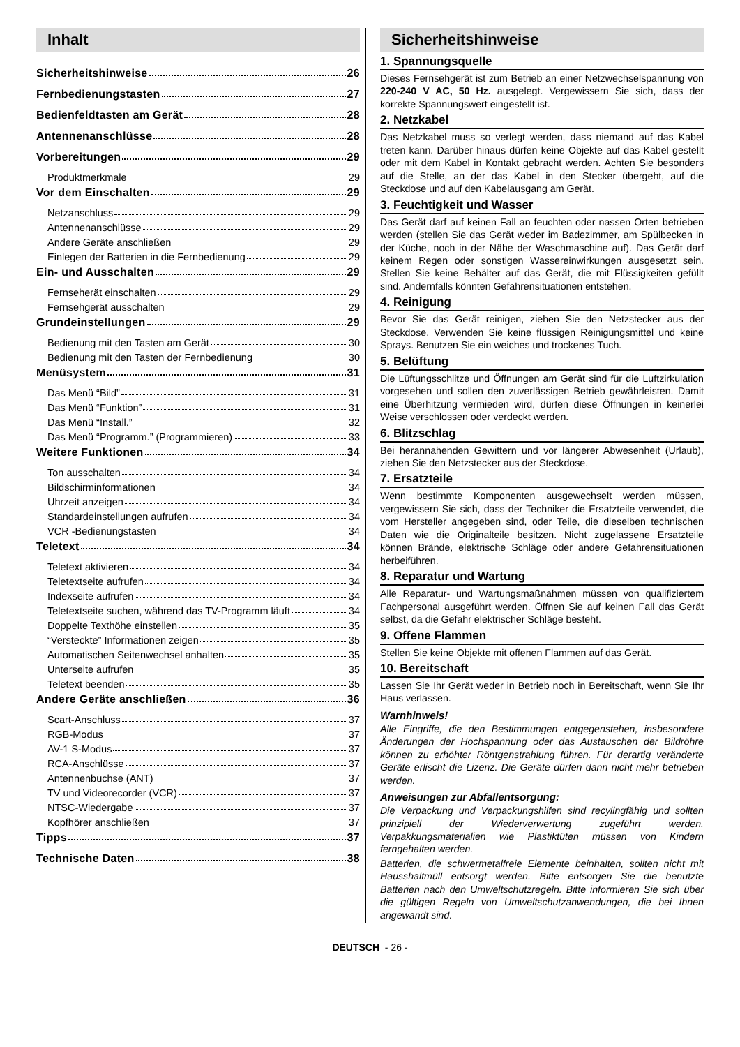Inhalt
Sicherheitshinweise 26
Fernbedienungstasten 27
Bedienfeldtasten am Gerät 28
Antennenanschlüsse 28
Vorbereitungen 29
Produktmerkmale 29
Vor dem Einschalten 29
Netzanschluss 29
Antennenanschlüsse 29
Andere Geräte anschließen 29
Einlegen der Batterien in die Fernbedienung 29
Ein- und Ausschalten 29
Fernseherät einschalten 29
Fernsehgerät ausschalten 29
Grundeinstellungen 29
Bedienung mit den Tasten am Gerät 30
Bedienung mit den Tasten der Fernbedienung 30
Menüsystem 31
Das Menü “Bild” 31
Das Menü “Funktion” 31
Das Menü “Install.” 32
Das Menü “Programm.” (Programmieren) 33
Weitere Funktionen 34
Ton ausschalten 34
Bildschirminformationen 34
Uhrzeit anzeigen 34
Standardeinstellungen aufrufen 34
VCR -Bedienungstasten 34
Teletext 34
Teletext aktivieren 34
Teletextseite aufrufen 34
Indexseite aufrufen 34
Teletextseite suchen, während das TV-Programm läuft 34
Doppelte Texthöhe einstellen 35
“Versteckte” Informationen zeigen 35
Automatischen Seitenwechsel anhalten 35
Unterseite aufrufen 35
Teletext beenden 35
Andere Geräte anschließen 36
Scart-Anschluss 37
RGB-Modus 37
AV-1 S-Modus 37
RCA-Anschlüsse 37
Antennenbuchse (ANT) 37
TV und Videorecorder (VCR) 37
NTSC-Wiedergabe 37
Kopfhörer anschließen 37
Tipps 37
Technische Daten 38
Sicherheitshinweise
1. Spannungsquelle
Dieses Fernsehgerät ist zum Betrieb an einer Netzwechselspannung von 220-240 V AC, 50 Hz. ausgelegt. Vergewissern Sie sich, dass der korrekte Spannungswert eingestellt ist.
2. Netzkabel
Das Netzkabel muss so verlegt werden, dass niemand auf das Kabel treten kann. Darüber hinaus dürfen keine Objekte auf das Kabel gestellt oder mit dem Kabel in Kontakt gebracht werden. Achten Sie besonders auf die Stelle, an der das Kabel in den Stecker übergeht, auf die Steckdose und auf den Kabelausgang am Gerät.
3. Feuchtigkeit und Wasser
Das Gerät darf auf keinen Fall an feuchten oder nassen Orten betrieben werden (stellen Sie das Gerät weder im Badezimmer, am Spülbecken in der Küche, noch in der Nähe der Waschmaschine auf). Das Gerät darf keinem Regen oder sonstigen Wassereinwirkungen ausgesetzt sein. Stellen Sie keine Behälter auf das Gerät, die mit Flüssigkeiten gefüllt sind. Andernfalls könnten Gefahrensituationen entstehen.
4. Reinigung
Bevor Sie das Gerät reinigen, ziehen Sie den Netzstecker aus der Steckdose. Verwenden Sie keine flüssigen Reinigungsmittel und keine Sprays. Benutzen Sie ein weiches und trockenes Tuch.
5. Belüftung
Die Lüftungsschlitze und Öffnungen am Gerät sind für die Luftzirkulation vorgesehen und sollen den zuverlässigen Betrieb gewährleisten. Damit eine Überhitzung vermieden wird, dürfen diese Öffnungen in keinerlei Weise verschlossen oder verdeckt werden.
6. Blitzschlag
Bei herannahenden Gewittern und vor längerer Abwesenheit (Urlaub), ziehen Sie den Netzstecker aus der Steckdose.
7. Ersatzteile
Wenn bestimmte Komponenten ausgewechselt werden müssen, vergewissern Sie sich, dass der Techniker die Ersatzteile verwendet, die vom Hersteller angegeben sind, oder Teile, die dieselben technischen Daten wie die Originalteile besitzen. Nicht zugelassene Ersatzteile können Brände, elektrische Schläge oder andere Gefahrensituationen herbeiführen.
8. Reparatur und Wartung
Alle Reparatur- und Wartungsmaßnahmen müssen von qualifiziertem Fachpersonal ausgeführt werden. Öffnen Sie auf keinen Fall das Gerät selbst, da die Gefahr elektrischer Schläge besteht.
9. Offene Flammen
Stellen Sie keine Objekte mit offenen Flammen auf das Gerät.
10. Bereitschaft
Lassen Sie Ihr Gerät weder in Betrieb noch in Bereitschaft, wenn Sie Ihr Haus verlassen.
Warnhinweis!
Alle Eingriffe, die den Bestimmungen entgegenstehen, insbesondere Änderungen der Hochspannung oder das Austauschen der Bildröhre können zu erhöhter Röntgenstrahlung führen. Für derartig veränderte Geräte erlischt die Lizenz. Die Geräte dürfen dann nicht mehr betrieben werden.
Anweisungen zur Abfallentsorgung:
Die Verpackung und Verpackungshilfen sind recylingfähig und sollten prinzipiell der Wiederverwertung zugeführt werden. Verpakkungsmaterialien wie Plastiktüten müssen von Kindern ferngehalten werden.
Batterien, die schwermetalfreie Elemente beinhalten, sollten nicht mit Hausshaltmüll entsorgt werden. Bitte entsorgen Sie die benutzte Batterien nach den Umweltschutzregeln. Bitte informieren Sie sich über die gültigen Regeln von Umweltschutzanwendungen, die bei Ihnen angewandt sind.
DEUTSCH - 26 -